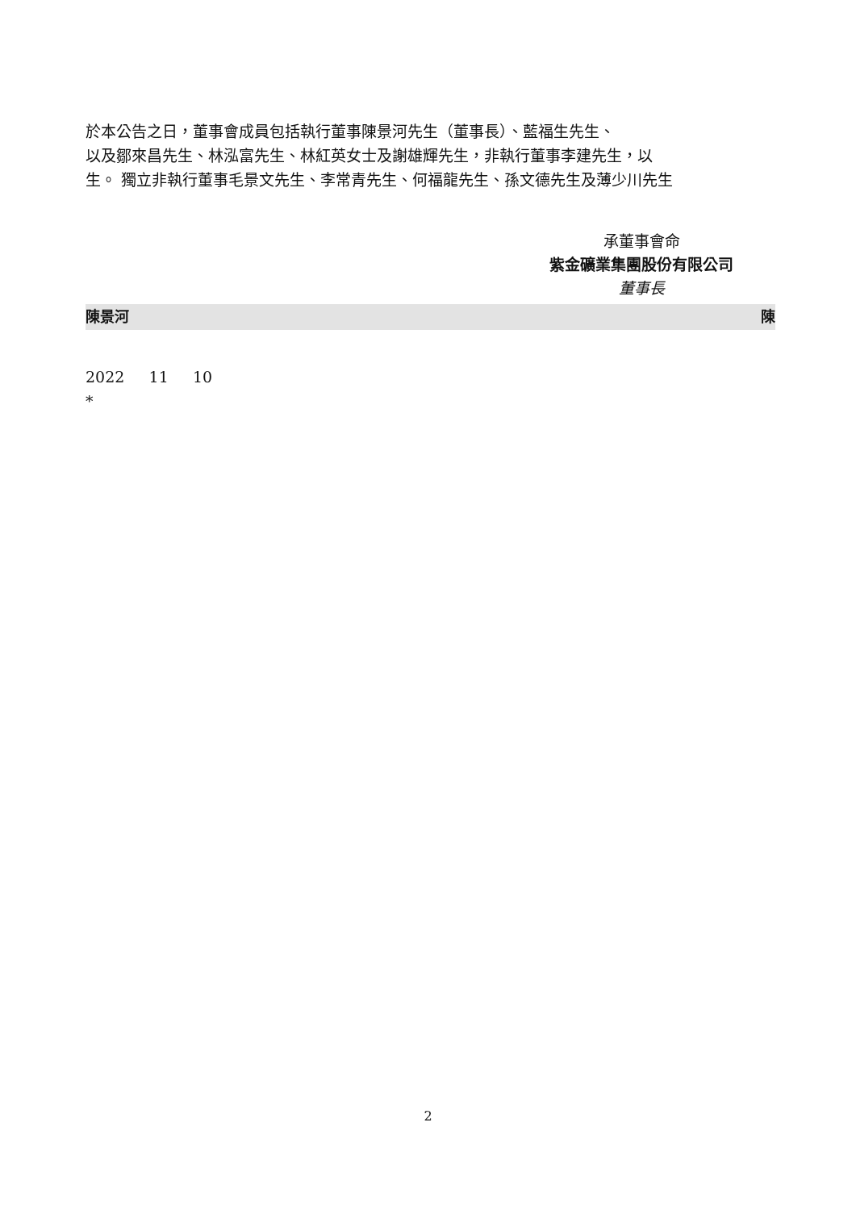於本公告之日，董事會成員包括執行董事陳景河先生（董事長）、藍福生先生、
以及鄒來昌先生、林泓富先生、林紅英女士及謝雄輝先生，非執行董事李建先生，以
生。 獨立非執行董事毛景文先生、李常青先生、何福龍先生、孫文德先生及薄少川先生
承董事會命
紫金礦業集團股份有限公司
董事長
陳景河 陳
2022 11 10
*
2